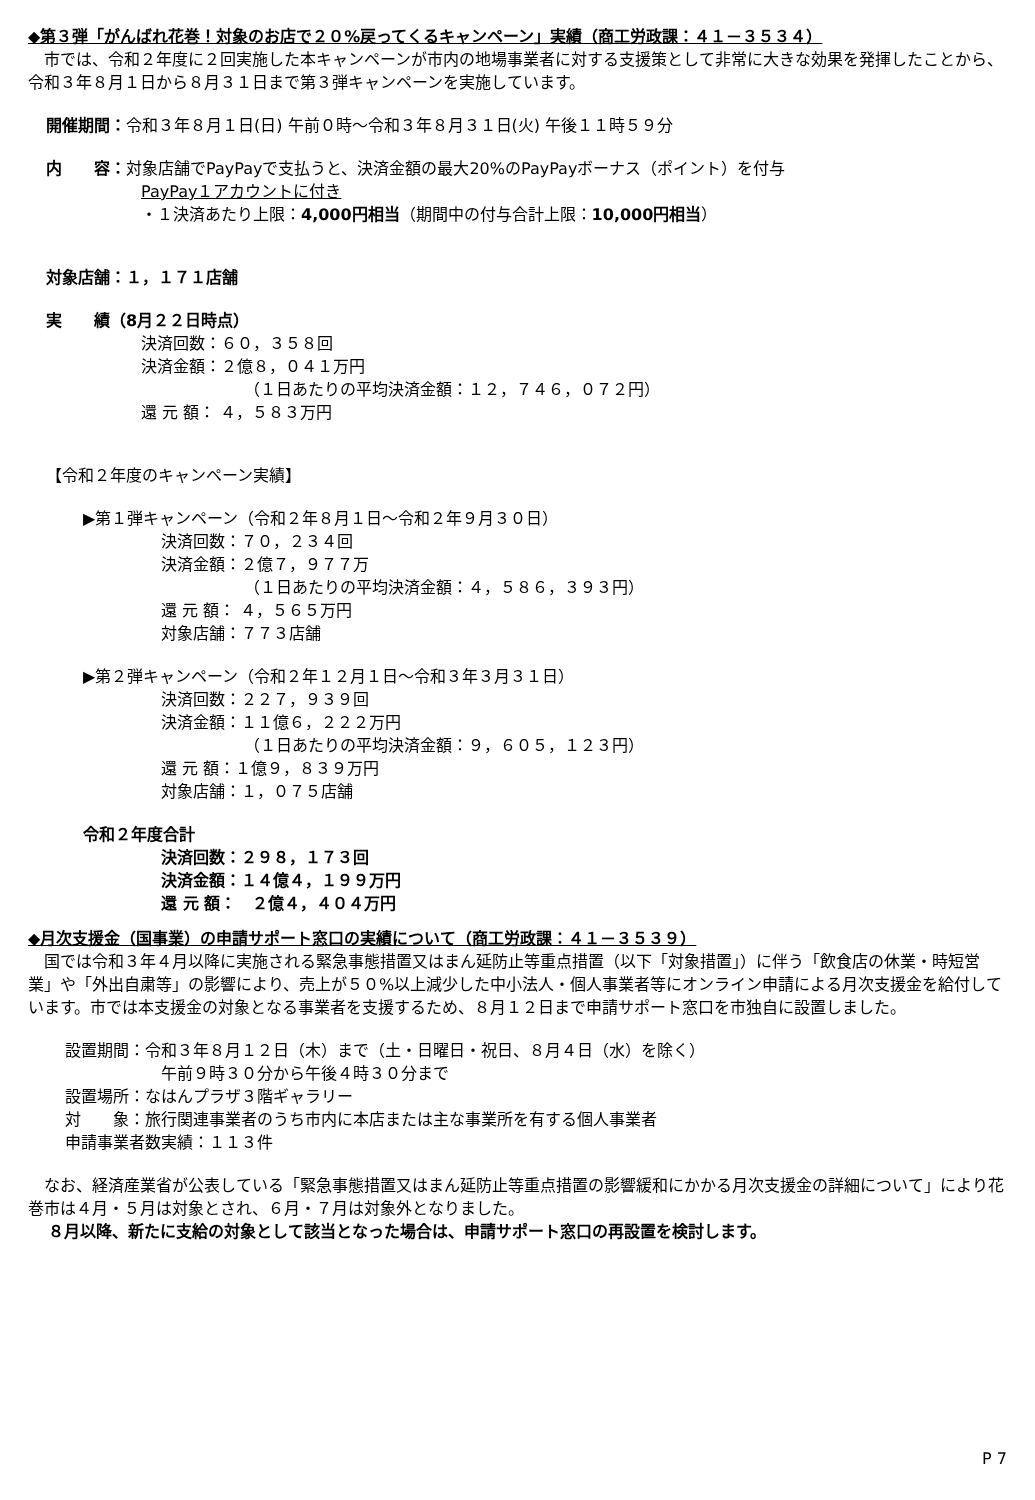◆第３弾「がんばれ花巻！対象のお店で２０%戻ってくるキャンペーン」実績（商工労政課：４１－３５３４）
市では、令和２年度に２回実施した本キャンペーンが市内の地場事業者に対する支援策として非常に大きな効果を発揮したことから、令和３年８月１日から８月３１日まで第３弾キャンペーンを実施しています。
開催期間：令和３年８月１日(日) 午前０時～令和３年８月３１日(火) 午後１１時５９分
内　　容：対象店舗でPayPayで支払うと、決済金額の最大20%のPayPayボーナス（ポイント）を付与
PayPay１アカウントに付き
・１決済あたり上限：4,000円相当（期間中の付与合計上限：10,000円相当）
対象店舗：１，１７１店舗
実　　績（8月２２日時点）
決済回数：６０，３５８回
決済金額：２億８，０４１万円
（１日あたりの平均決済金額：１２，７４６，０７２円）
還 元 額： ４，５８３万円
【令和２年度のキャンペーン実績】
▶第１弾キャンペーン（令和２年８月１日～令和２年９月３０日）
決済回数：７０，２３４回
決済金額：２億７，９７７万
（１日あたりの平均決済金額：４，５８６，３９３円）
還 元 額： ４，５６５万円
対象店舗：７７３店舗
▶第２弾キャンペーン（令和２年１２月１日～令和３年３月３１日）
決済回数：２２７，９３９回
決済金額：１１億６，２２２万円
（１日あたりの平均決済金額：９，６０５，１２３円）
還 元 額：１億９，８３９万円
対象店舗：１，０７５店舗
令和２年度合計
決済回数：２９８，１７３回
決済金額：１４億４，１９９万円
還 元 額：　２億４，４０４万円
◆月次支援金（国事業）の申請サポート窓口の実績について（商工労政課：４１－３５３９）
国では令和３年４月以降に実施される緊急事態措置又はまん延防止等重点措置（以下「対象措置」）に伴う「飲食店の休業・時短営業」や「外出自粛等」の影響により、売上が５０%以上減少した中小法人・個人事業者等にオンライン申請による月次支援金を給付しています。市では本支援金の対象となる事業者を支援するため、８月１２日まで申請サポート窓口を市独自に設置しました。
設置期間：令和３年８月１２日（木）まで（土・日曜日・祝日、８月４日（水）を除く）
午前９時３０分から午後４時３０分まで
設置場所：なはんプラザ３階ギャラリー
対　　象：旅行関連事業者のうち市内に本店または主な事業所を有する個人事業者
申請事業者数実績：１１３件
なお、経済産業省が公表している「緊急事態措置又はまん延防止等重点措置の影響緩和にかかる月次支援金の詳細について」により花巻市は４月・５月は対象とされ、６月・７月は対象外となりました。
８月以降、新たに支給の対象として該当となった場合は、申請サポート窓口の再設置を検討します。
P 7